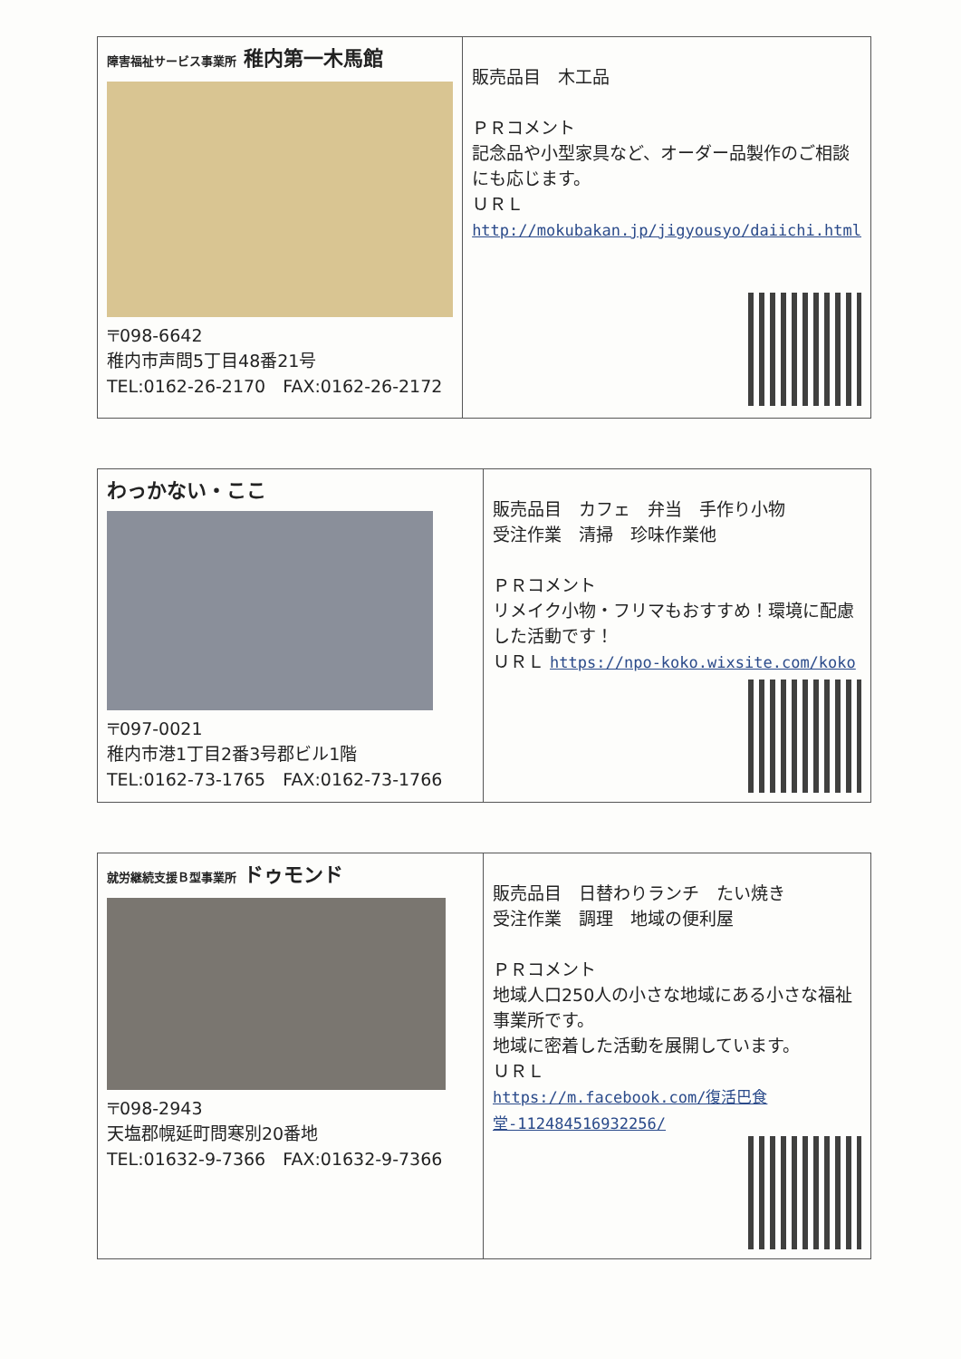| 障害福祉サービス事業所 稚内第一木馬館 〒098-6642 稚内市声問5丁目48番21号 TEL:0162-26-2170 FAX:0162-26-2172 | 販売品目 木工品 ＰＲコメント 記念品や小型家具など、オーダー品製作のご相談にも応じます。 ＵＲＬ http://mokubakan.jp/jigyousyo/daiichi.html |
| わっかない・ここ 〒097-0021 稚内市港1丁目2番3号郡ビル1階 TEL:0162-73-1765 FAX:0162-73-1766 | 販売品目 カフェ 弁当 手作り小物 受注作業 清掃 珍味作業他 ＰＲコメント リメイク小物・フリマもおすすめ！環境に配慮した活動です！ ＵＲＬ https://npo-koko.wixsite.com/koko |
| 就労継続支援Ｂ型事業所 ドゥモンド 〒098-2943 天塩郡幌延町問寒別20番地 TEL:01632-9-7366 FAX:01632-9-7366 | 販売品目 日替わりランチ たい焼き 受注作業 調理 地域の便利屋 ＰＲコメント 地域人口250人の小さな地域にある小さな福祉事業所です。 地域に密着した活動を展開しています。 ＵＲＬ https://m.facebook.com/復活巴食堂-112484516932256/ |